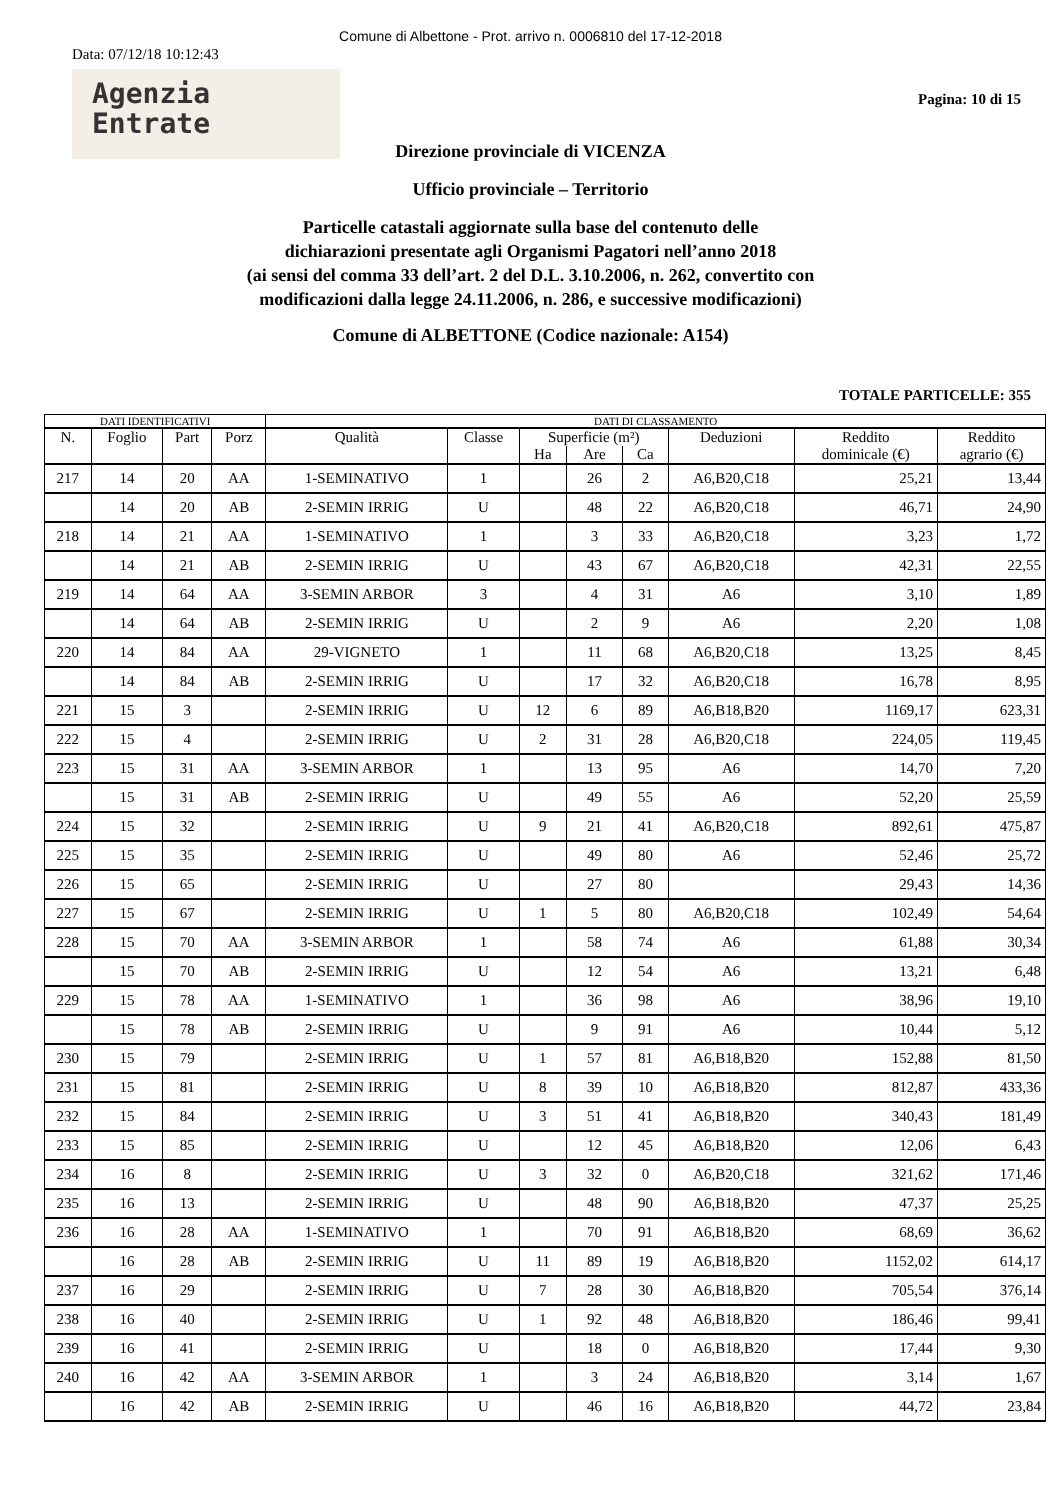Comune di Albettone - Prot. arrivo n. 0006810 del 17-12-2018
Data: 07/12/18 10:12:43
Agenzia
Entrate
Pagina: 10 di 15
Direzione provinciale di VICENZA
Ufficio provinciale – Territorio
Particelle catastali aggiornate sulla base del contenuto delle
dichiarazioni presentate agli Organismi Pagatori nell’anno 2018
(ai sensi del comma 33 dell’art. 2 del D.L. 3.10.2006, n. 262, convertito con
modificazioni dalla legge 24.11.2006, n. 286, e successive modificazioni)
Comune di ALBETTONE (Codice nazionale: A154)
TOTALE PARTICELLE: 355
| DATI IDENTIFICATIVI | | | | DATI DI CLASSAMENTO | | | | | | | |
| --- | --- | --- | --- | --- | --- | --- | --- | --- | --- | --- | --- |
| N. | Foglio | Part | Porz | Qualità | Classe | Superficie (m²) | | | Deduzioni | Reddito dominicale (€) | Reddito agrario (€) |
| | | | | | | Ha | Are | Ca | | | |
| 217 | 14 | 20 | AA | 1-SEMINATIVO | 1 | | 26 | 2 | A6,B20,C18 | 25,21 | 13,44 |
| | 14 | 20 | AB | 2-SEMIN IRRIG | U | | 48 | 22 | A6,B20,C18 | 46,71 | 24,90 |
| 218 | 14 | 21 | AA | 1-SEMINATIVO | 1 | | 3 | 33 | A6,B20,C18 | 3,23 | 1,72 |
| | 14 | 21 | AB | 2-SEMIN IRRIG | U | | 43 | 67 | A6,B20,C18 | 42,31 | 22,55 |
| 219 | 14 | 64 | AA | 3-SEMIN ARBOR | 3 | | 4 | 31 | A6 | 3,10 | 1,89 |
| | 14 | 64 | AB | 2-SEMIN IRRIG | U | | 2 | 9 | A6 | 2,20 | 1,08 |
| 220 | 14 | 84 | AA | 29-VIGNETO | 1 | | 11 | 68 | A6,B20,C18 | 13,25 | 8,45 |
| | 14 | 84 | AB | 2-SEMIN IRRIG | U | | 17 | 32 | A6,B20,C18 | 16,78 | 8,95 |
| 221 | 15 | 3 | | 2-SEMIN IRRIG | U | 12 | 6 | 89 | A6,B18,B20 | 1169,17 | 623,31 |
| 222 | 15 | 4 | | 2-SEMIN IRRIG | U | 2 | 31 | 28 | A6,B20,C18 | 224,05 | 119,45 |
| 223 | 15 | 31 | AA | 3-SEMIN ARBOR | 1 | | 13 | 95 | A6 | 14,70 | 7,20 |
| | 15 | 31 | AB | 2-SEMIN IRRIG | U | | 49 | 55 | A6 | 52,20 | 25,59 |
| 224 | 15 | 32 | | 2-SEMIN IRRIG | U | 9 | 21 | 41 | A6,B20,C18 | 892,61 | 475,87 |
| 225 | 15 | 35 | | 2-SEMIN IRRIG | U | | 49 | 80 | A6 | 52,46 | 25,72 |
| 226 | 15 | 65 | | 2-SEMIN IRRIG | U | | 27 | 80 | | 29,43 | 14,36 |
| 227 | 15 | 67 | | 2-SEMIN IRRIG | U | 1 | 5 | 80 | A6,B20,C18 | 102,49 | 54,64 |
| 228 | 15 | 70 | AA | 3-SEMIN ARBOR | 1 | | 58 | 74 | A6 | 61,88 | 30,34 |
| | 15 | 70 | AB | 2-SEMIN IRRIG | U | | 12 | 54 | A6 | 13,21 | 6,48 |
| 229 | 15 | 78 | AA | 1-SEMINATIVO | 1 | | 36 | 98 | A6 | 38,96 | 19,10 |
| | 15 | 78 | AB | 2-SEMIN IRRIG | U | | 9 | 91 | A6 | 10,44 | 5,12 |
| 230 | 15 | 79 | | 2-SEMIN IRRIG | U | 1 | 57 | 81 | A6,B18,B20 | 152,88 | 81,50 |
| 231 | 15 | 81 | | 2-SEMIN IRRIG | U | 8 | 39 | 10 | A6,B18,B20 | 812,87 | 433,36 |
| 232 | 15 | 84 | | 2-SEMIN IRRIG | U | 3 | 51 | 41 | A6,B18,B20 | 340,43 | 181,49 |
| 233 | 15 | 85 | | 2-SEMIN IRRIG | U | | 12 | 45 | A6,B18,B20 | 12,06 | 6,43 |
| 234 | 16 | 8 | | 2-SEMIN IRRIG | U | 3 | 32 | 0 | A6,B20,C18 | 321,62 | 171,46 |
| 235 | 16 | 13 | | 2-SEMIN IRRIG | U | | 48 | 90 | A6,B18,B20 | 47,37 | 25,25 |
| 236 | 16 | 28 | AA | 1-SEMINATIVO | 1 | | 70 | 91 | A6,B18,B20 | 68,69 | 36,62 |
| | 16 | 28 | AB | 2-SEMIN IRRIG | U | 11 | 89 | 19 | A6,B18,B20 | 1152,02 | 614,17 |
| 237 | 16 | 29 | | 2-SEMIN IRRIG | U | 7 | 28 | 30 | A6,B18,B20 | 705,54 | 376,14 |
| 238 | 16 | 40 | | 2-SEMIN IRRIG | U | 1 | 92 | 48 | A6,B18,B20 | 186,46 | 99,41 |
| 239 | 16 | 41 | | 2-SEMIN IRRIG | U | | 18 | 0 | A6,B18,B20 | 17,44 | 9,30 |
| 240 | 16 | 42 | AA | 3-SEMIN ARBOR | 1 | | 3 | 24 | A6,B18,B20 | 3,14 | 1,67 |
| | 16 | 42 | AB | 2-SEMIN IRRIG | U | | 46 | 16 | A6,B18,B20 | 44,72 | 23,84 |